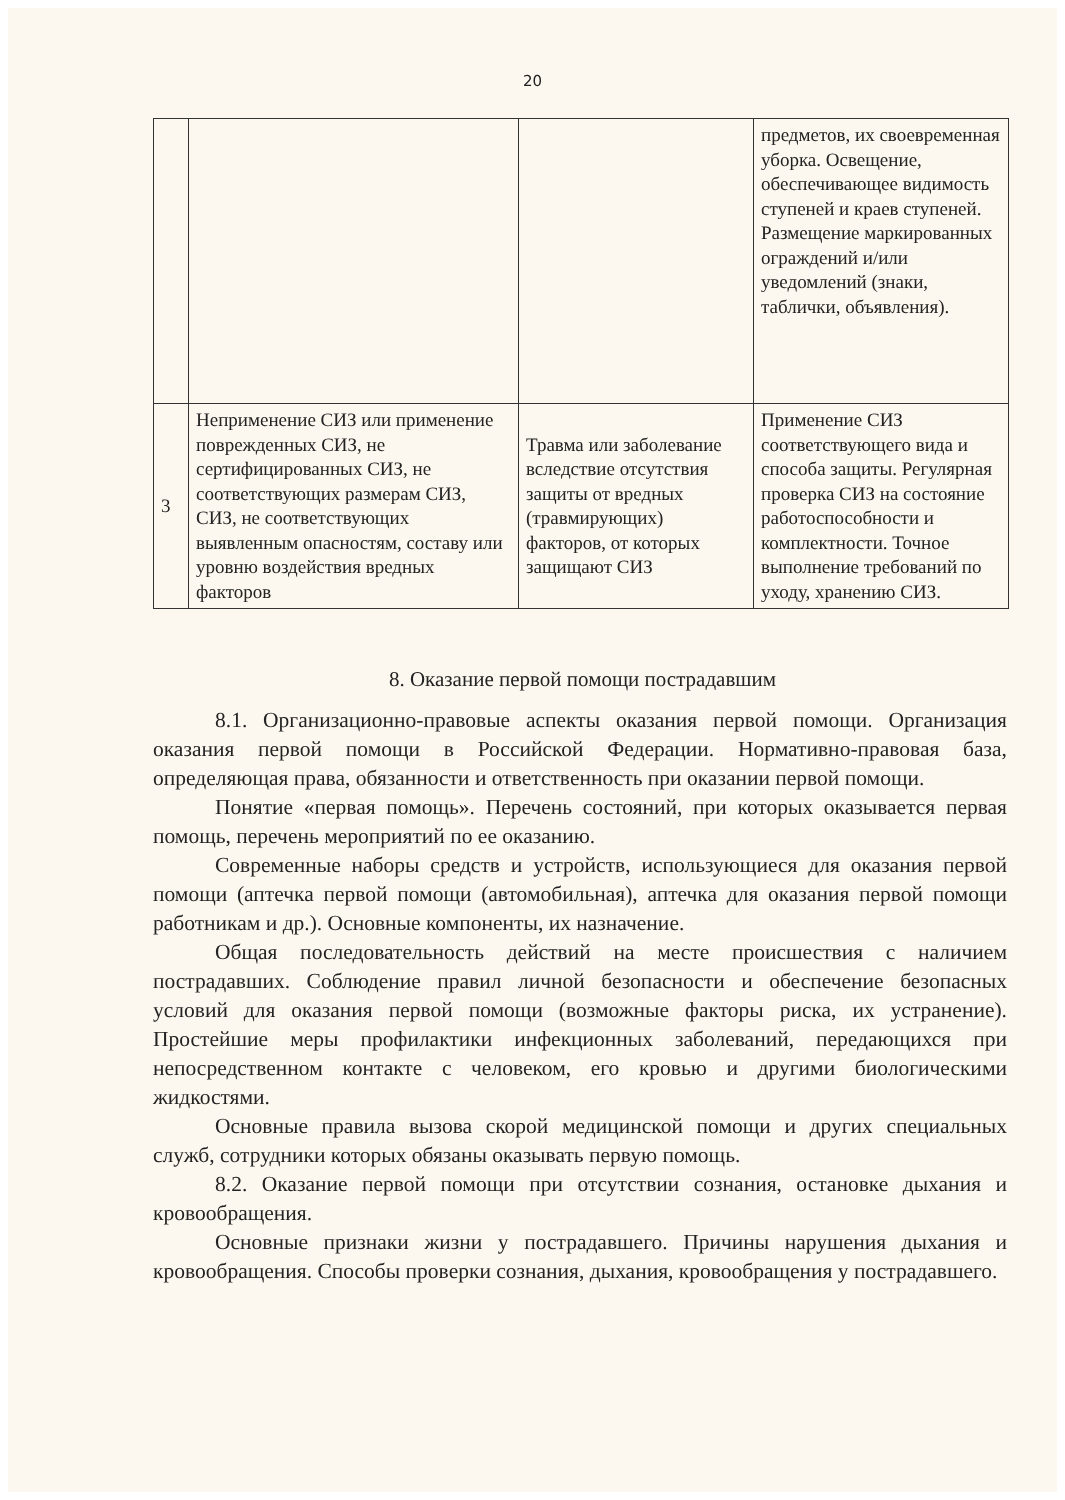20
| | | | предметов, их своевременная уборка. Освещение, обеспечивающее видимость ступеней и краев ступеней. Размещение маркированных ограждений и/или уведомлений (знаки, таблички, объявления). |
| 3 | Неприменение СИЗ или применение поврежденных СИЗ, не сертифицированных СИЗ, не соответствующих размерам СИЗ, СИЗ, не соответствующих выявленным опасностям, составу или уровню воздействия вредных факторов | Травма или заболевание вследствие отсутствия защиты от вредных (травмирующих) факторов, от которых защищают СИЗ | Применение СИЗ соответствующего вида и способа защиты. Регулярная проверка СИЗ на состояние работоспособности и комплектности. Точное выполнение требований по уходу, хранению СИЗ. |
8. Оказание первой помощи пострадавшим
8.1. Организационно-правовые аспекты оказания первой помощи. Организация оказания первой помощи в Российской Федерации. Нормативно-правовая база, определяющая права, обязанности и ответственность при оказании первой помощи.
Понятие «первая помощь». Перечень состояний, при которых оказывается первая помощь, перечень мероприятий по ее оказанию.
Современные наборы средств и устройств, использующиеся для оказания первой помощи (аптечка первой помощи (автомобильная), аптечка для оказания первой помощи работникам и др.). Основные компоненты, их назначение.
Общая последовательность действий на месте происшествия с наличием пострадавших. Соблюдение правил личной безопасности и обеспечение безопасных условий для оказания первой помощи (возможные факторы риска, их устранение). Простейшие меры профилактики инфекционных заболеваний, передающихся при непосредственном контакте с человеком, его кровью и другими биологическими жидкостями.
Основные правила вызова скорой медицинской помощи и других специальных служб, сотрудники которых обязаны оказывать первую помощь.
8.2. Оказание первой помощи при отсутствии сознания, остановке дыхания и кровообращения.
Основные признаки жизни у пострадавшего. Причины нарушения дыхания и кровообращения. Способы проверки сознания, дыхания, кровообращения у пострадавшего.